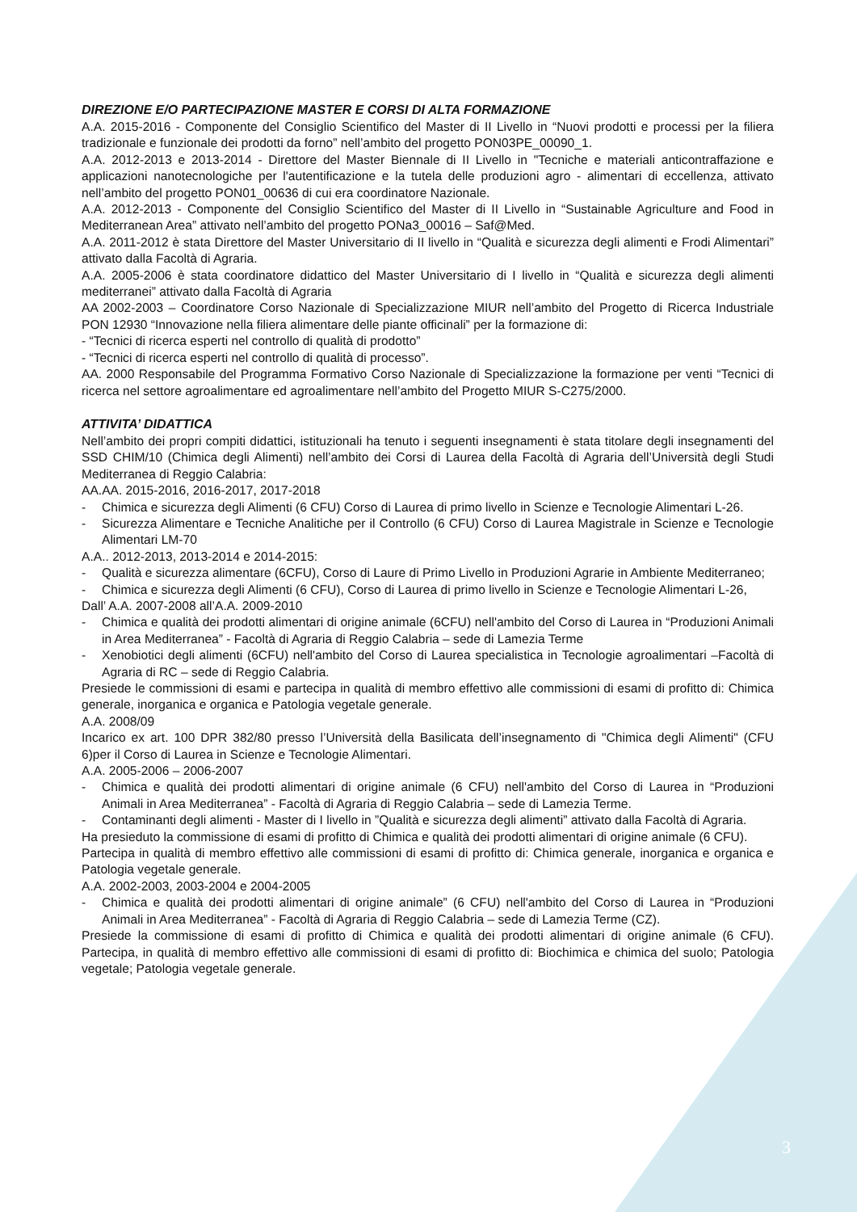DIREZIONE E/O PARTECIPAZIONE MASTER E CORSI DI ALTA FORMAZIONE
A.A. 2015-2016 - Componente del Consiglio Scientifico del Master di II Livello in “Nuovi prodotti e processi per la filiera tradizionale e funzionale dei prodotti da forno” nell’ambito del progetto PON03PE_00090_1.
A.A. 2012-2013 e 2013-2014 - Direttore del Master Biennale di II Livello in "Tecniche e materiali anticontraffazione e applicazioni nanotecnologiche per l'autentificazione e la tutela delle produzioni agro - alimentari di eccellenza, attivato nell’ambito del progetto PON01_00636 di cui era coordinatore Nazionale.
A.A. 2012-2013 - Componente del Consiglio Scientifico del Master di II Livello in “Sustainable Agriculture and Food in Mediterranean Area” attivato nell’ambito del progetto PONa3_00016 – Saf@Med.
A.A. 2011-2012 è stata Direttore del Master Universitario di II livello in “Qualità e sicurezza degli alimenti e Frodi Alimentari” attivato dalla Facoltà di Agraria.
A.A. 2005-2006 è stata coordinatore didattico del Master Universitario di I livello in “Qualità e sicurezza degli alimenti mediterranei” attivato dalla Facoltà di Agraria
AA 2002-2003 – Coordinatore Corso Nazionale di Specializzazione MIUR nell’ambito del Progetto di Ricerca Industriale PON 12930 “Innovazione nella filiera alimentare delle piante officinali” per la formazione di:
- “Tecnici di ricerca esperti nel controllo di qualità di prodotto”
- “Tecnici di ricerca esperti nel controllo di qualità di processo”.
AA. 2000 Responsabile del Programma Formativo Corso Nazionale di Specializzazione la formazione per venti “Tecnici di ricerca nel settore agroalimentare ed agroalimentare nell’ambito del Progetto MIUR S-C275/2000.
ATTIVITA’ DIDATTICA
Nell’ambito dei propri compiti didattici, istituzionali ha tenuto i seguenti insegnamenti è stata titolare degli insegnamenti del SSD CHIM/10 (Chimica degli Alimenti) nell’ambito dei Corsi di Laurea della Facoltà di Agraria dell’Università degli Studi Mediterranea di Reggio Calabria:
AA.AA. 2015-2016, 2016-2017, 2017-2018
- Chimica e sicurezza degli Alimenti (6 CFU) Corso di Laurea di primo livello in Scienze e Tecnologie Alimentari L-26.
- Sicurezza Alimentare e Tecniche Analitiche per il Controllo (6 CFU) Corso di Laurea Magistrale in Scienze e Tecnologie Alimentari LM-70
A.A.. 2012-2013, 2013-2014 e 2014-2015:
- Qualità e sicurezza alimentare (6CFU), Corso di Laure di Primo Livello in Produzioni Agrarie in Ambiente Mediterraneo;
- Chimica e sicurezza degli Alimenti (6 CFU), Corso di Laurea di primo livello in Scienze e Tecnologie Alimentari L-26,
Dall’ A.A. 2007-2008 all’A.A. 2009-2010
- Chimica e qualità dei prodotti alimentari di origine animale (6CFU) nell'ambito del Corso di Laurea in “Produzioni Animali in Area Mediterranea” - Facoltà di Agraria di Reggio Calabria – sede di Lamezia Terme
- Xenobiotici degli alimenti (6CFU) nell'ambito del Corso di Laurea specialistica in Tecnologie agroalimentari –Facoltà di Agraria di RC – sede di Reggio Calabria.
Presiede le commissioni di esami e partecipa in qualità di membro effettivo alle commissioni di esami di profitto di: Chimica generale, inorganica e organica e Patologia vegetale generale.
A.A. 2008/09
Incarico ex art. 100 DPR 382/80 presso l’Università della Basilicata dell’insegnamento di "Chimica degli Alimenti" (CFU 6)per il Corso di Laurea in Scienze e Tecnologie Alimentari.
A.A. 2005-2006 – 2006-2007
- Chimica e qualità dei prodotti alimentari di origine animale (6 CFU) nell'ambito del Corso di Laurea in “Produzioni Animali in Area Mediterranea” - Facoltà di Agraria di Reggio Calabria – sede di Lamezia Terme.
- Contaminanti degli alimenti - Master di I livello in ”Qualità e sicurezza degli alimenti” attivato dalla Facoltà di Agraria.
Ha presieduto la commissione di esami di profitto di Chimica e qualità dei prodotti alimentari di origine animale (6 CFU).
Partecipa in qualità di membro effettivo alle commissioni di esami di profitto di: Chimica generale, inorganica e organica e Patologia vegetale generale.
A.A. 2002-2003, 2003-2004 e 2004-2005
- Chimica e qualità dei prodotti alimentari di origine animale” (6 CFU) nell'ambito del Corso di Laurea in “Produzioni Animali in Area Mediterranea” - Facoltà di Agraria di Reggio Calabria – sede di Lamezia Terme (CZ).
Presiede la commissione di esami di profitto di Chimica e qualità dei prodotti alimentari di origine animale (6 CFU). Partecipa, in qualità di membro effettivo alle commissioni di esami di profitto di: Biochimica e chimica del suolo; Patologia vegetale; Patologia vegetale generale.
3